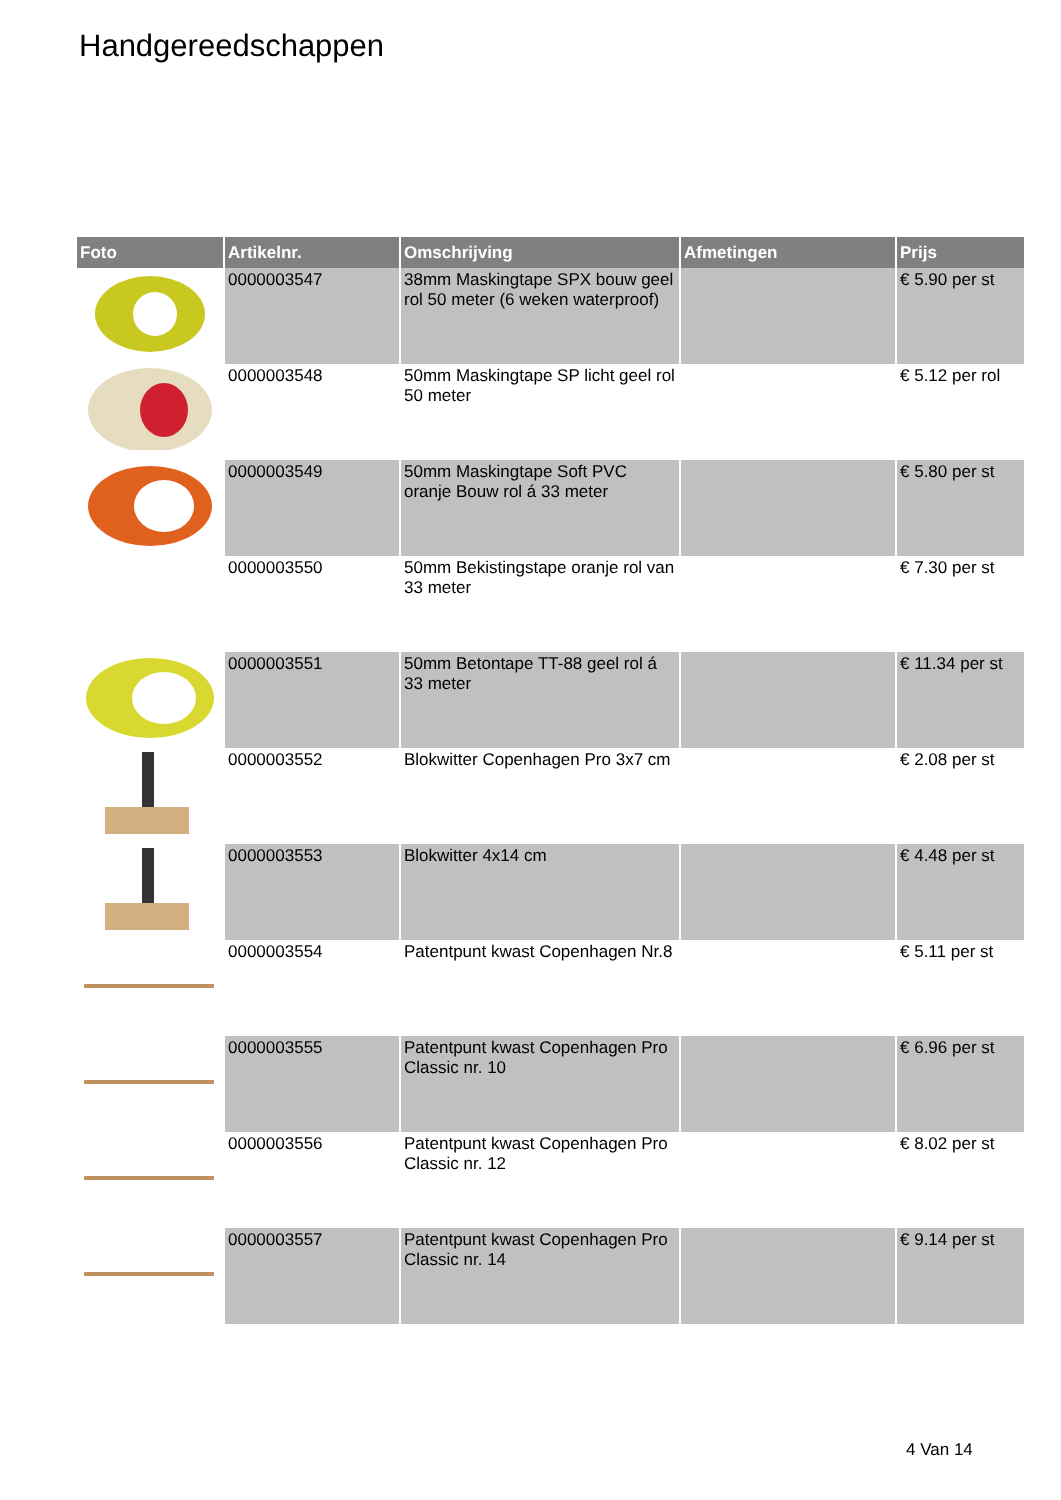Handgereedschappen
| Foto | Artikelnr. | Omschrijving | Afmetingen | Prijs |
| --- | --- | --- | --- | --- |
| | 0000003547 | 38mm Maskingtape SPX bouw geel rol 50 meter (6 weken waterproof) | | € 5.90 per st |
| | 0000003548 | 50mm Maskingtape SP licht geel rol 50 meter | | € 5.12 per rol |
| | 0000003549 | 50mm Maskingtape Soft PVC oranje Bouw rol á 33 meter | | € 5.80 per st |
| | 0000003550 | 50mm Bekistingstape oranje rol van 33 meter | | € 7.30 per st |
| | 0000003551 | 50mm Betontape TT-88 geel rol á 33 meter | | € 11.34 per st |
| | 0000003552 | Blokwitter Copenhagen Pro 3x7 cm | | € 2.08 per st |
| | 0000003553 | Blokwitter 4x14 cm | | € 4.48 per st |
| | 0000003554 | Patentpunt kwast Copenhagen Nr.8 | | € 5.11 per st |
| | 0000003555 | Patentpunt kwast Copenhagen Pro Classic nr. 10 | | € 6.96 per st |
| | 0000003556 | Patentpunt kwast Copenhagen Pro Classic nr. 12 | | € 8.02 per st |
| | 0000003557 | Patentpunt kwast Copenhagen Pro Classic nr. 14 | | € 9.14 per st |
4 Van 14